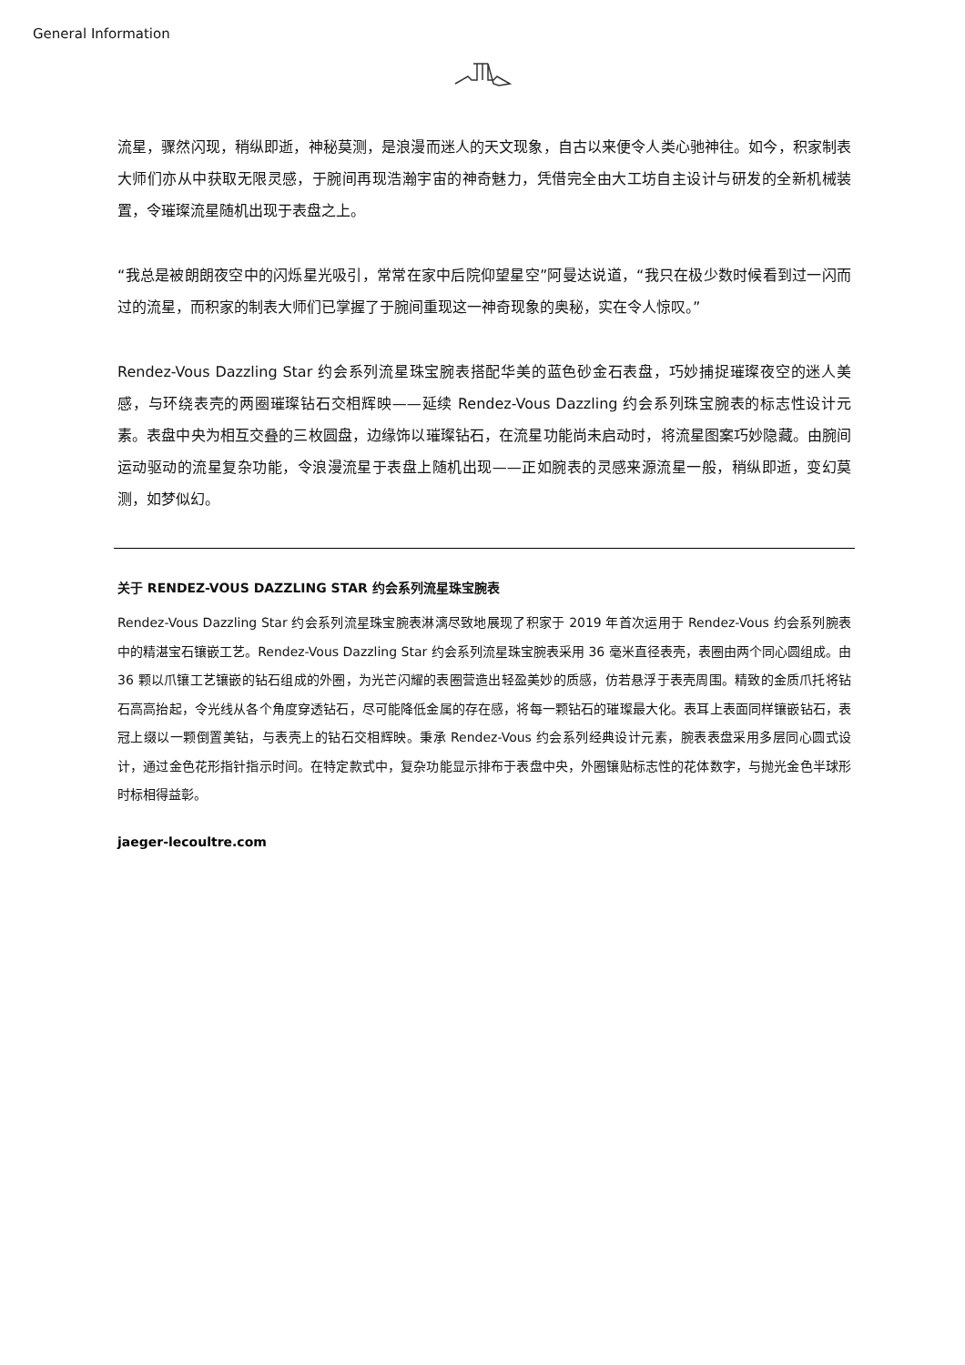General Information
流星，骤然闪现，稍纵即逝，神秘莫测，是浪漫而迷人的天文现象，自古以来便令人类心驰神往。如今，积家制表大师们亦从中获取无限灵感，于腕间再现浩瀚宇宙的神奇魅力，凭借完全由大工坊自主设计与研发的全新机械装置，令璀璨流星随机出现于表盘之上。
“我总是被朗朗夜空中的闪烁星光吸引，常常在家中后院仰望星空”阿曼达说道，“我只在极少数时候看到过一闪而过的流星，而积家的制表大师们已掌握了于腕间重现这一神奇现象的奥秘，实在令人惊叹。”
Rendez-Vous Dazzling Star 约会系列流星珠宝腕表搭配华美的蓝色砂金石表盘，巧妙捕捉璀璨夜空的迷人美感，与环绕表壳的两圈璀璨钻石交相辉映——延续 Rendez-Vous Dazzling 约会系列珠宝腕表的标志性设计元素。表盘中央为相互交叠的三枚圆盘，边缘饰以璀璨钻石，在流星功能尚未启动时，将流星图案巧妙隐藏。由腕间运动驱动的流星复杂功能，令浪漫流星于表盘上随机出现——正如腕表的灵感来源流星一般，稍纵即逝，变幻莫测，如梦似幻。
关于 RENDEZ-VOUS DAZZLING STAR 约会系列流星珠宝腕表
Rendez-Vous Dazzling Star 约会系列流星珠宝腕表淋漓尽致地展现了积家于 2019 年首次运用于 Rendez-Vous 约会系列腕表中的精湛宝石镶嵌工艺。Rendez-Vous Dazzling Star 约会系列流星珠宝腕表采用 36 毫米直径表壳，表圈由两个同心圆组成。由 36 颗以爪镶工艺镶嵌的钻石组成的外圈，为光芒闪耀的表圈营造出轻盈美妙的质感，仿若悬浮于表壳周围。精致的金质爪托将钻石高高抬起，令光线从各个角度穿透钻石，尽可能降低金属的存在感，将每一颗钻石的璀璨最大化。表耳上表面同样镶嵌钻石，表冠上缀以一颗倒置美钻，与表壳上的钻石交相辉映。秉承 Rendez-Vous 约会系列经典设计元素，腕表表盘采用多层同心圆式设计，通过金色花形指针指示时间。在特定款式中，复杂功能显示排布于表盘中央，外圈镶贴标志性的花体数字，与抛光金色半球形时标相得益彰。
jaeger-lecoultre.com